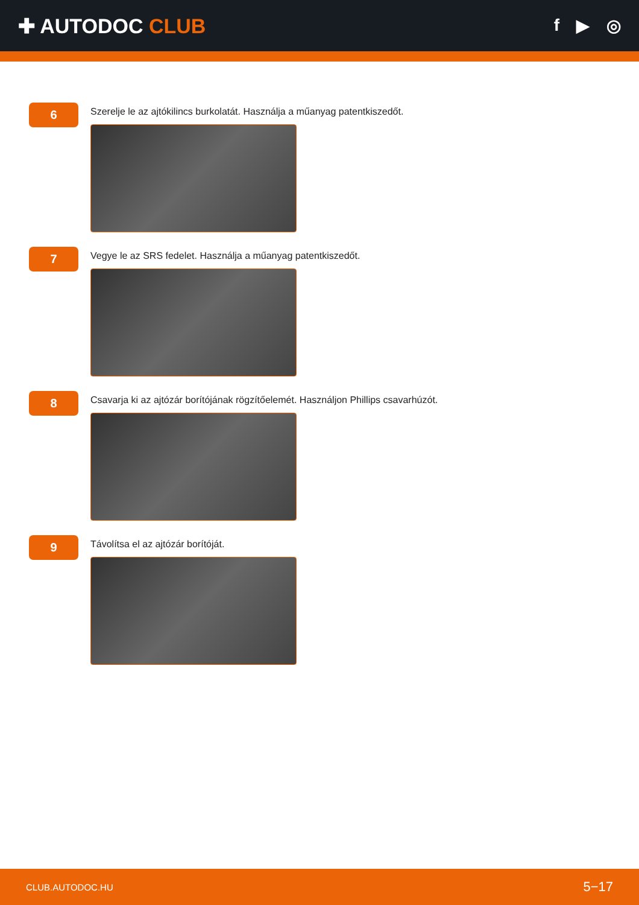✚ AUTODOC CLUB
f ▶ ◎
6
Szerelje le az ajtókilincs burkolatát. Használja a műanyag patentkiszedőt.
7
Vegye le az SRS fedelet. Használja a műanyag patentkiszedőt.
8
Csavarja ki az ajtózár borítójának rögzítőelemét. Használjon Phillips csavarhúzót.
9
Távolítsa el az ajtózár borítóját.
CLUB.AUTODOC.HU 5−17